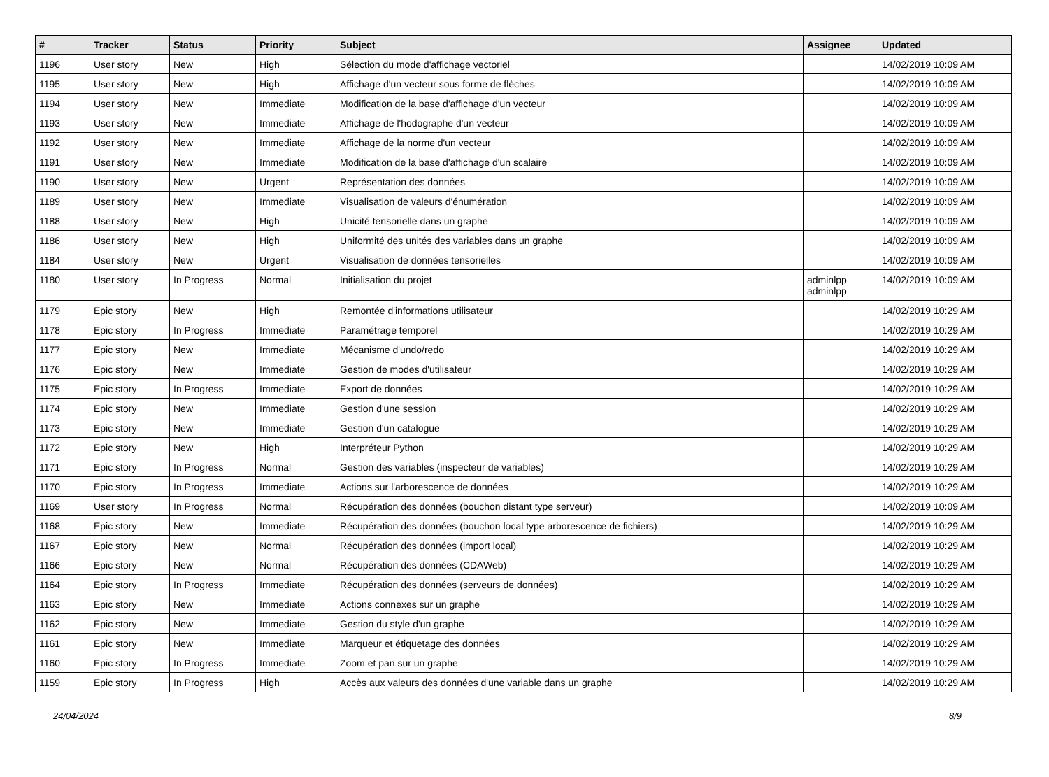| # | Tracker | Status | Priority | Subject | Assignee | Updated |
| --- | --- | --- | --- | --- | --- | --- |
| 1196 | User story | New | High | Sélection du mode d'affichage vectoriel | | 14/02/2019 10:09 AM |
| 1195 | User story | New | High | Affichage d'un vecteur sous forme de flèches | | 14/02/2019 10:09 AM |
| 1194 | User story | New | Immediate | Modification de la base d'affichage d'un vecteur | | 14/02/2019 10:09 AM |
| 1193 | User story | New | Immediate | Affichage de l'hodographe d'un vecteur | | 14/02/2019 10:09 AM |
| 1192 | User story | New | Immediate | Affichage de la norme d'un vecteur | | 14/02/2019 10:09 AM |
| 1191 | User story | New | Immediate | Modification de la base d'affichage d'un scalaire | | 14/02/2019 10:09 AM |
| 1190 | User story | New | Urgent | Représentation des données | | 14/02/2019 10:09 AM |
| 1189 | User story | New | Immediate | Visualisation de valeurs d'énumération | | 14/02/2019 10:09 AM |
| 1188 | User story | New | High | Unicité tensorielle dans un graphe | | 14/02/2019 10:09 AM |
| 1186 | User story | New | High | Uniformité des unités des variables dans un graphe | | 14/02/2019 10:09 AM |
| 1184 | User story | New | Urgent | Visualisation de données tensorielles | | 14/02/2019 10:09 AM |
| 1180 | User story | In Progress | Normal | Initialisation du projet | adminlpp adminlpp | 14/02/2019 10:09 AM |
| 1179 | Epic story | New | High | Remontée d'informations utilisateur | | 14/02/2019 10:29 AM |
| 1178 | Epic story | In Progress | Immediate | Paramétrage temporel | | 14/02/2019 10:29 AM |
| 1177 | Epic story | New | Immediate | Mécanisme d'undo/redo | | 14/02/2019 10:29 AM |
| 1176 | Epic story | New | Immediate | Gestion de modes d'utilisateur | | 14/02/2019 10:29 AM |
| 1175 | Epic story | In Progress | Immediate | Export de données | | 14/02/2019 10:29 AM |
| 1174 | Epic story | New | Immediate | Gestion d'une session | | 14/02/2019 10:29 AM |
| 1173 | Epic story | New | Immediate | Gestion d'un catalogue | | 14/02/2019 10:29 AM |
| 1172 | Epic story | New | High | Interpréteur Python | | 14/02/2019 10:29 AM |
| 1171 | Epic story | In Progress | Normal | Gestion des variables (inspecteur de variables) | | 14/02/2019 10:29 AM |
| 1170 | Epic story | In Progress | Immediate | Actions sur l'arborescence de données | | 14/02/2019 10:29 AM |
| 1169 | User story | In Progress | Normal | Récupération des données (bouchon distant type serveur) | | 14/02/2019 10:09 AM |
| 1168 | Epic story | New | Immediate | Récupération des données (bouchon local type arborescence de fichiers) | | 14/02/2019 10:29 AM |
| 1167 | Epic story | New | Normal | Récupération des données (import local) | | 14/02/2019 10:29 AM |
| 1166 | Epic story | New | Normal | Récupération des données (CDAWeb) | | 14/02/2019 10:29 AM |
| 1164 | Epic story | In Progress | Immediate | Récupération des données (serveurs de données) | | 14/02/2019 10:29 AM |
| 1163 | Epic story | New | Immediate | Actions connexes sur un graphe | | 14/02/2019 10:29 AM |
| 1162 | Epic story | New | Immediate | Gestion du style d'un graphe | | 14/02/2019 10:29 AM |
| 1161 | Epic story | New | Immediate | Marqueur et étiquetage des données | | 14/02/2019 10:29 AM |
| 1160 | Epic story | In Progress | Immediate | Zoom et pan sur un graphe | | 14/02/2019 10:29 AM |
| 1159 | Epic story | In Progress | High | Accès aux valeurs des données d'une variable dans un graphe | | 14/02/2019 10:29 AM |
24/04/2024 8/9